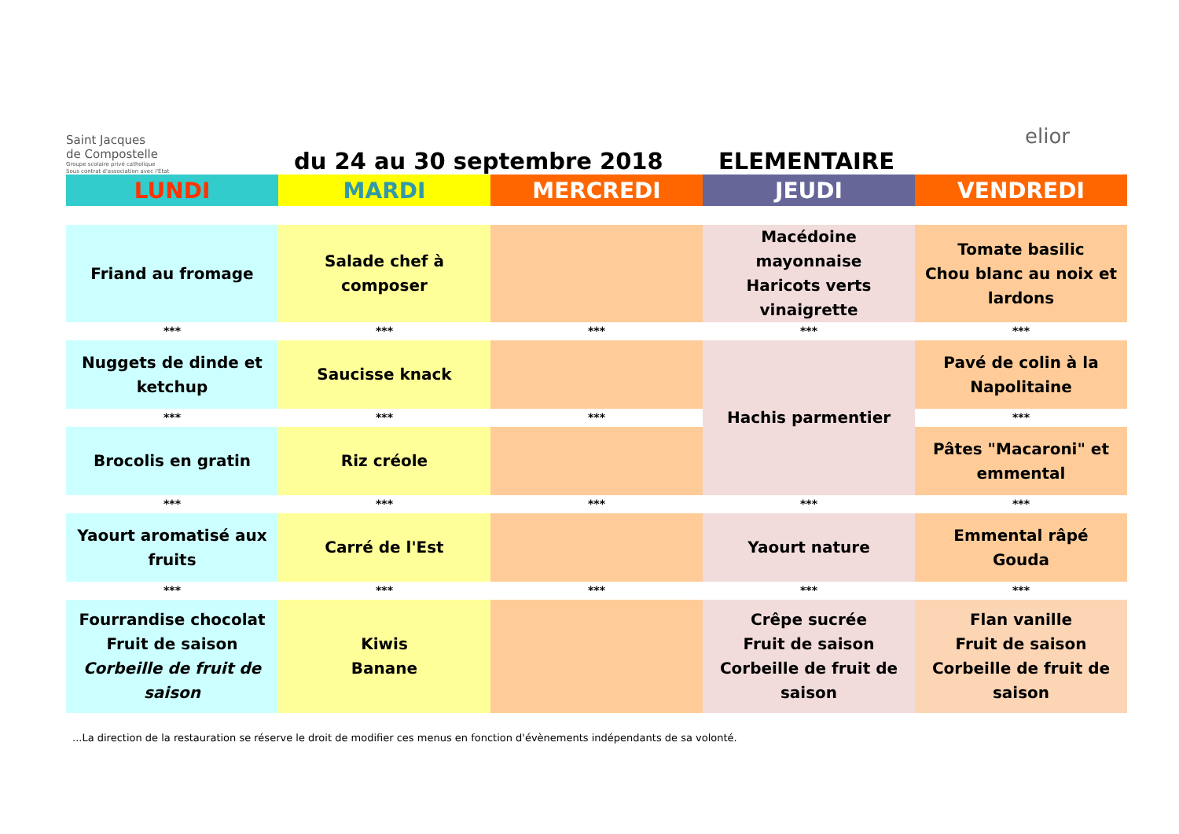Saint Jacques
de Compostelle
Groupe scolaire privé catholique
Sous contrat d'association avec l'État
du 24 au 30 septembre 2018
ELEMENTAIRE
elior
| LUNDI | MARDI | MERCREDI | JEUDI | VENDREDI |
| --- | --- | --- | --- | --- |
| Friand au fromage | Salade chef à composer | | Macédoine mayonnaise Haricots verts vinaigrette | Tomate basilic Chou blanc au noix et lardons |
| *** | *** | *** | *** | *** |
| Nuggets de dinde et ketchup | Saucisse knack | | Hachis parmentier | Pavé de colin à la Napolitaine |
| *** | *** | *** | | *** |
| Brocolis en gratin | Riz créole | | | Pâtes "Macaroni" et emmental |
| *** | *** | *** | *** | *** |
| Yaourt aromatisé aux fruits | Carré de l'Est | | Yaourt nature | Emmental râpé Gouda |
| *** | *** | *** | *** | *** |
| Fourrandise chocolat Fruit de saison Corbeille de fruit de saison | Kiwis Banane | | Crêpe sucrée Fruit de saison Corbeille de fruit de saison | Flan vanille Fruit de saison Corbeille de fruit de saison |
...La direction de la restauration se réserve le droit de modifier ces menus en fonction d'évènements indépendants de sa volonté.